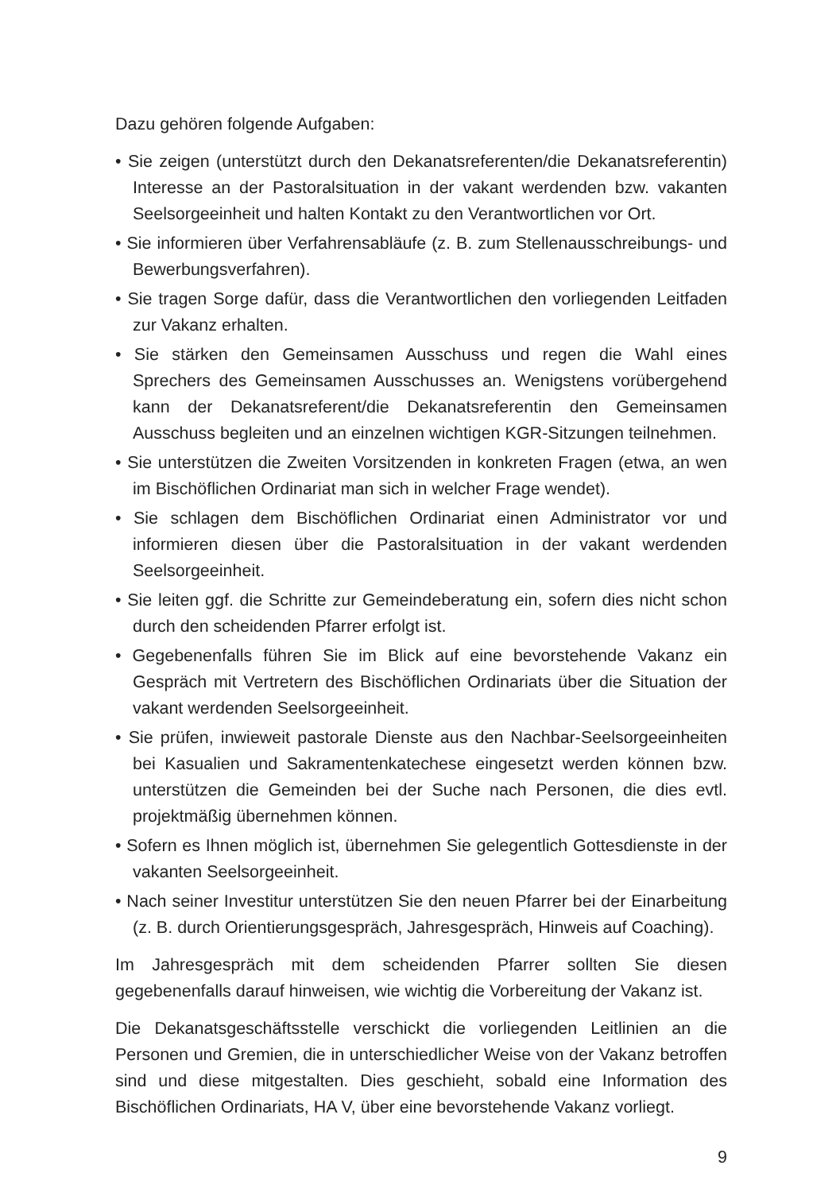Dazu gehören folgende Aufgaben:
• Sie zeigen (unterstützt durch den Dekanatsreferenten/die Dekanatsreferentin) Interesse an der Pastoralsituation in der vakant werdenden bzw. vakanten Seelsorgeeinheit und halten Kontakt zu den Verantwortlichen vor Ort.
• Sie informieren über Verfahrensabläufe (z. B. zum Stellenausschreibungs- und Bewerbungsverfahren).
• Sie tragen Sorge dafür, dass die Verantwortlichen den vorliegenden Leitfaden zur Vakanz erhalten.
• Sie stärken den Gemeinsamen Ausschuss und regen die Wahl eines Sprechers des Gemeinsamen Ausschusses an. Wenigstens vorübergehend kann der Dekanatsreferent/die Dekanatsreferentin den Gemeinsamen Ausschuss begleiten und an einzelnen wichtigen KGR-Sitzungen teilnehmen.
• Sie unterstützen die Zweiten Vorsitzenden in konkreten Fragen (etwa, an wen im Bischöflichen Ordinariat man sich in welcher Frage wendet).
• Sie schlagen dem Bischöflichen Ordinariat einen Administrator vor und informieren diesen über die Pastoralsituation in der vakant werdenden Seelsorgeeinheit.
• Sie leiten ggf. die Schritte zur Gemeindeberatung ein, sofern dies nicht schon durch den scheidenden Pfarrer erfolgt ist.
• Gegebenenfalls führen Sie im Blick auf eine bevorstehende Vakanz ein Gespräch mit Vertretern des Bischöflichen Ordinariats über die Situation der vakant werdenden Seelsorgeeinheit.
• Sie prüfen, inwieweit pastorale Dienste aus den Nachbar-Seelsorgeeinheiten bei Kasualien und Sakramentenkatechese eingesetzt werden können bzw. unterstützen die Gemeinden bei der Suche nach Personen, die dies evtl. projektmäßig übernehmen können.
• Sofern es Ihnen möglich ist, übernehmen Sie gelegentlich Gottesdienste in der vakanten Seelsorgeeinheit.
• Nach seiner Investitur unterstützen Sie den neuen Pfarrer bei der Einarbeitung (z. B. durch Orientierungsgespräch, Jahresgespräch, Hinweis auf Coaching).
Im Jahresgespräch mit dem scheidenden Pfarrer sollten Sie diesen gegebenenfalls darauf hinweisen, wie wichtig die Vorbereitung der Vakanz ist.
Die Dekanatsgeschäftsstelle verschickt die vorliegenden Leitlinien an die Personen und Gremien, die in unterschiedlicher Weise von der Vakanz betroffen sind und diese mitgestalten. Dies geschieht, sobald eine Information des Bischöflichen Ordinariats, HA V, über eine bevorstehende Vakanz vorliegt.
9